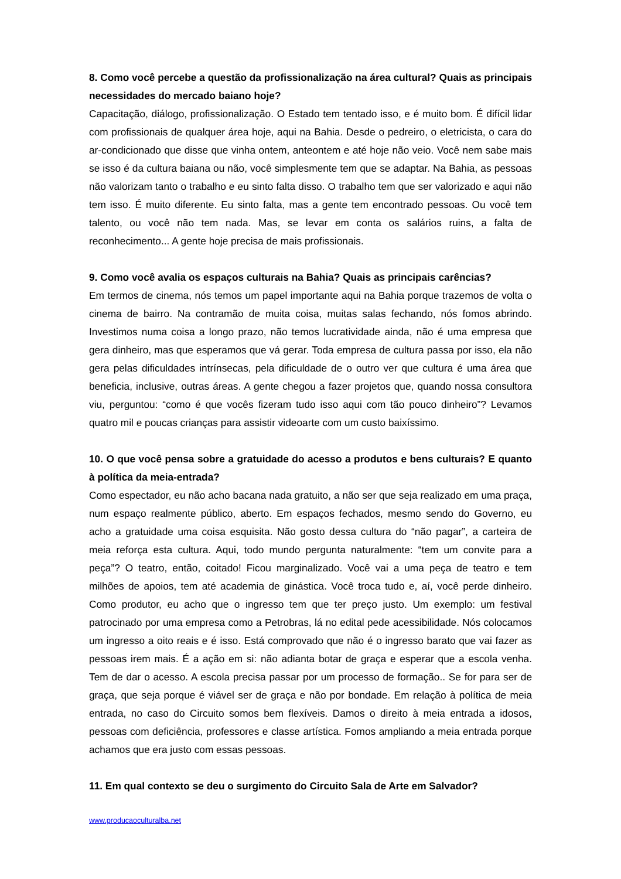8. Como você percebe a questão da profissionalização na área cultural? Quais as principais necessidades do mercado baiano hoje?
Capacitação, diálogo, profissionalização. O Estado tem tentado isso, e é muito bom. É difícil lidar com profissionais de qualquer área hoje, aqui na Bahia. Desde o pedreiro, o eletricista, o cara do ar-condicionado que disse que vinha ontem, anteontem e até hoje não veio. Você nem sabe mais se isso é da cultura baiana ou não, você simplesmente tem que se adaptar. Na Bahia, as pessoas não valorizam tanto o trabalho e eu sinto falta disso. O trabalho tem que ser valorizado e aqui não tem isso. É muito diferente. Eu sinto falta, mas a gente tem encontrado pessoas. Ou você tem talento, ou você não tem nada. Mas, se levar em conta os salários ruins, a falta de reconhecimento... A gente hoje precisa de mais profissionais.
9. Como você avalia os espaços culturais na Bahia? Quais as principais carências?
Em termos de cinema, nós temos um papel importante aqui na Bahia porque trazemos de volta o cinema de bairro. Na contramão de muita coisa, muitas salas fechando, nós fomos abrindo. Investimos numa coisa a longo prazo, não temos lucratividade ainda, não é uma empresa que gera dinheiro, mas que esperamos que vá gerar. Toda empresa de cultura passa por isso, ela não gera pelas dificuldades intrínsecas, pela dificuldade de o outro ver que cultura é uma área que beneficia, inclusive, outras áreas. A gente chegou a fazer projetos que, quando nossa consultora viu, perguntou: “como é que vocês fizeram tudo isso aqui com tão pouco dinheiro”? Levamos quatro mil e poucas crianças para assistir videoarte com um custo baixíssimo.
10. O que você pensa sobre a gratuidade do acesso a produtos e bens culturais? E quanto à política da meia-entrada?
Como espectador, eu não acho bacana nada gratuito, a não ser que seja realizado em uma praça, num espaço realmente público, aberto. Em espaços fechados, mesmo sendo do Governo, eu acho a gratuidade uma coisa esquisita. Não gosto dessa cultura do “não pagar”, a carteira de meia reforça esta cultura. Aqui, todo mundo pergunta naturalmente: “tem um convite para a peça”? O teatro, então, coitado! Ficou marginalizado. Você vai a uma peça de teatro e tem milhões de apoios, tem até academia de ginástica. Você troca tudo e, aí, você perde dinheiro. Como produtor, eu acho que o ingresso tem que ter preço justo. Um exemplo: um festival patrocinado por uma empresa como a Petrobras, lá no edital pede acessibilidade. Nós colocamos um ingresso a oito reais e é isso. Está comprovado que não é o ingresso barato que vai fazer as pessoas irem mais. É a ação em si: não adianta botar de graça e esperar que a escola venha. Tem de dar o acesso. A escola precisa passar por um processo de formação.. Se for para ser de graça, que seja porque é viável ser de graça e não por bondade. Em relação à política de meia entrada, no caso do Circuito somos bem flexíveis. Damos o direito à meia entrada a idosos, pessoas com deficiência, professores e classe artística. Fomos ampliando a meia entrada porque achamos que era justo com essas pessoas.
11. Em qual contexto se deu o surgimento do Circuito Sala de Arte em Salvador?
www.producaoculturalba.net